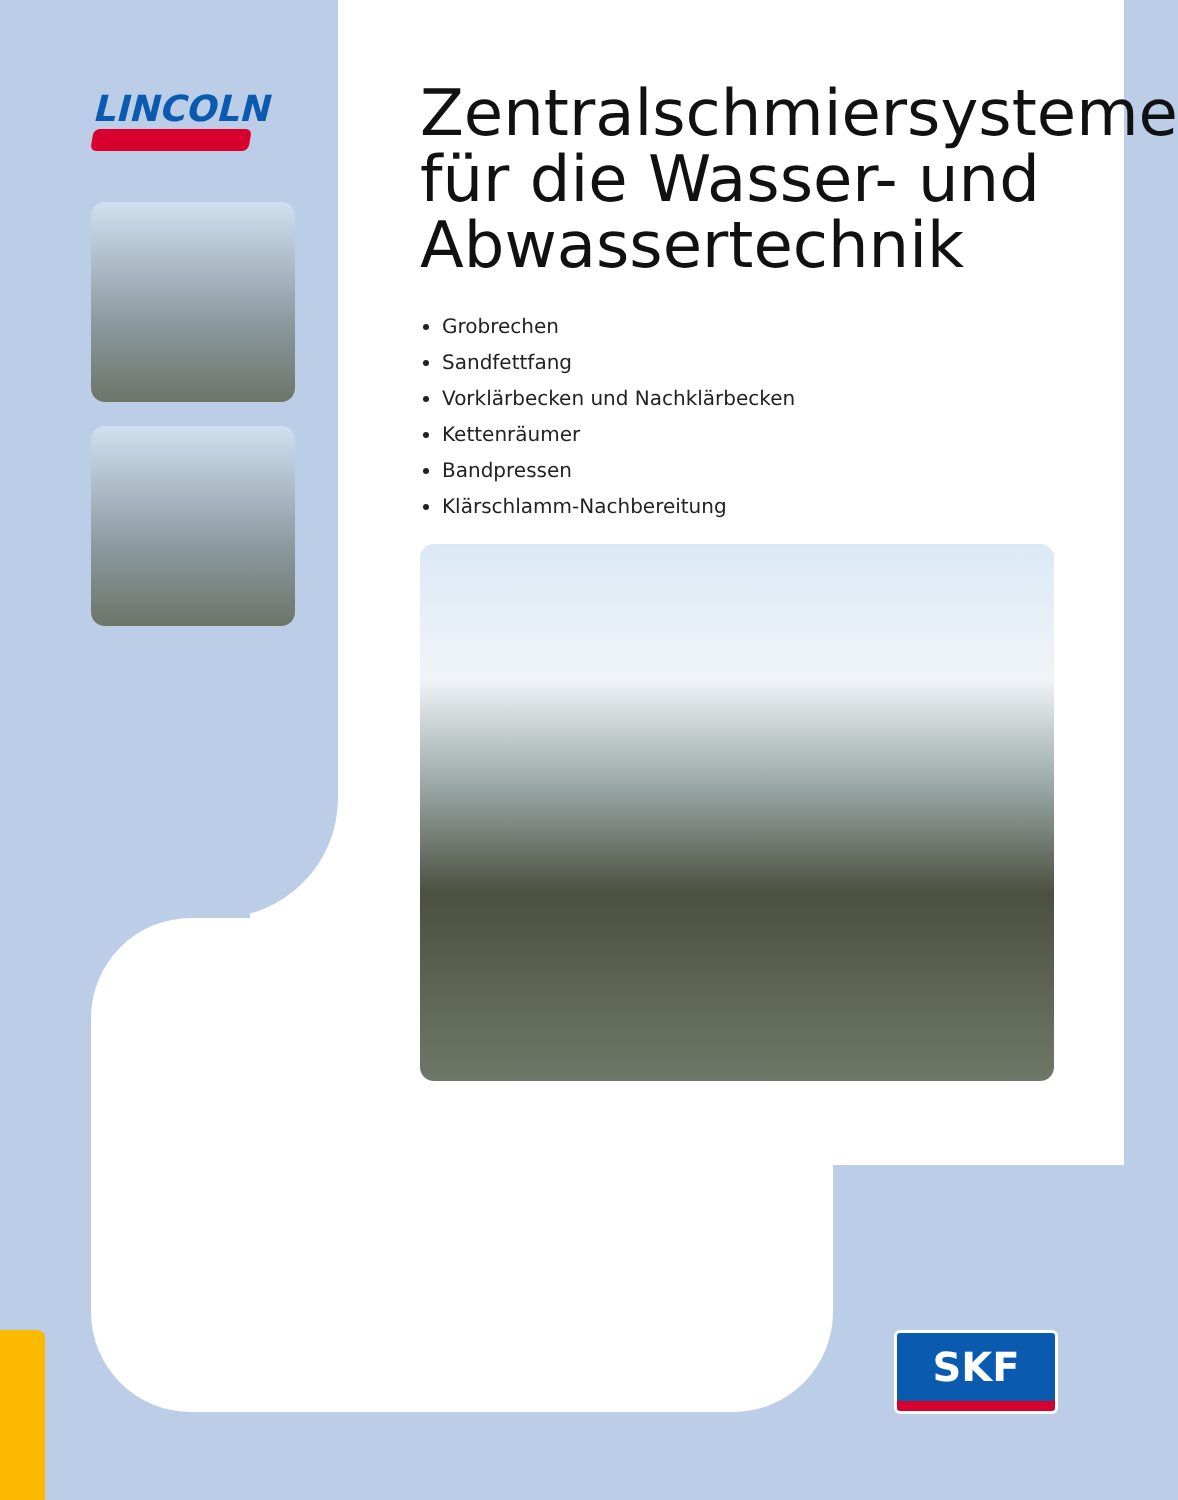LINCOLN
Zentralschmiersysteme für die Wasser- und Abwassertechnik
Grobrechen
Sandfettfang
Vorklärbecken und Nachklärbecken
Kettenräumer
Bandpressen
Klärschlamm-Nachbereitung
SKF